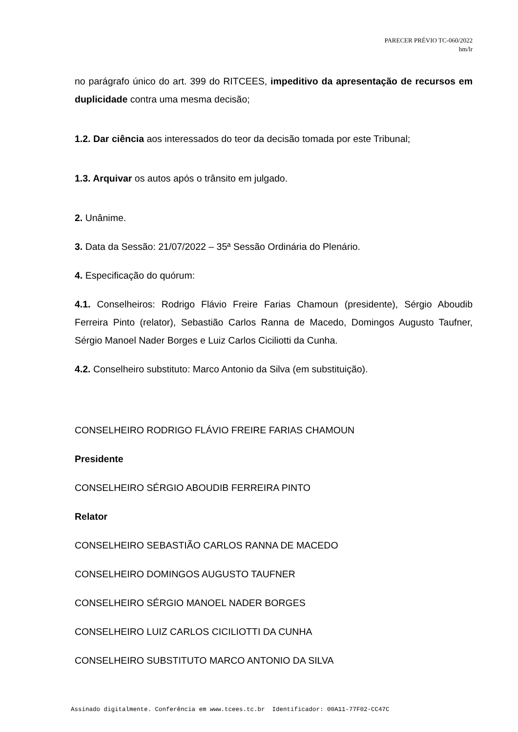PARECER PRÉVIO TC-060/2022
hm/lr
no parágrafo único do art. 399 do RITCEES, impeditivo da apresentação de recursos em duplicidade contra uma mesma decisão;
1.2. Dar ciência aos interessados do teor da decisão tomada por este Tribunal;
1.3. Arquivar os autos após o trânsito em julgado.
2. Unânime.
3. Data da Sessão: 21/07/2022 – 35ª Sessão Ordinária do Plenário.
4. Especificação do quórum:
4.1. Conselheiros: Rodrigo Flávio Freire Farias Chamoun (presidente), Sérgio Aboudib Ferreira Pinto (relator), Sebastião Carlos Ranna de Macedo, Domingos Augusto Taufner, Sérgio Manoel Nader Borges e Luiz Carlos Ciciliotti da Cunha.
4.2. Conselheiro substituto: Marco Antonio da Silva (em substituição).
CONSELHEIRO RODRIGO FLÁVIO FREIRE FARIAS CHAMOUN
Presidente
CONSELHEIRO SÉRGIO ABOUDIB FERREIRA PINTO
Relator
CONSELHEIRO SEBASTIÃO CARLOS RANNA DE MACEDO
CONSELHEIRO DOMINGOS AUGUSTO TAUFNER
CONSELHEIRO SÉRGIO MANOEL NADER BORGES
CONSELHEIRO LUIZ CARLOS CICILIOTTI DA CUNHA
CONSELHEIRO SUBSTITUTO MARCO ANTONIO DA SILVA
Assinado digitalmente. Conferência em www.tcees.tc.br Identificador: 00A11-77F02-CC47C